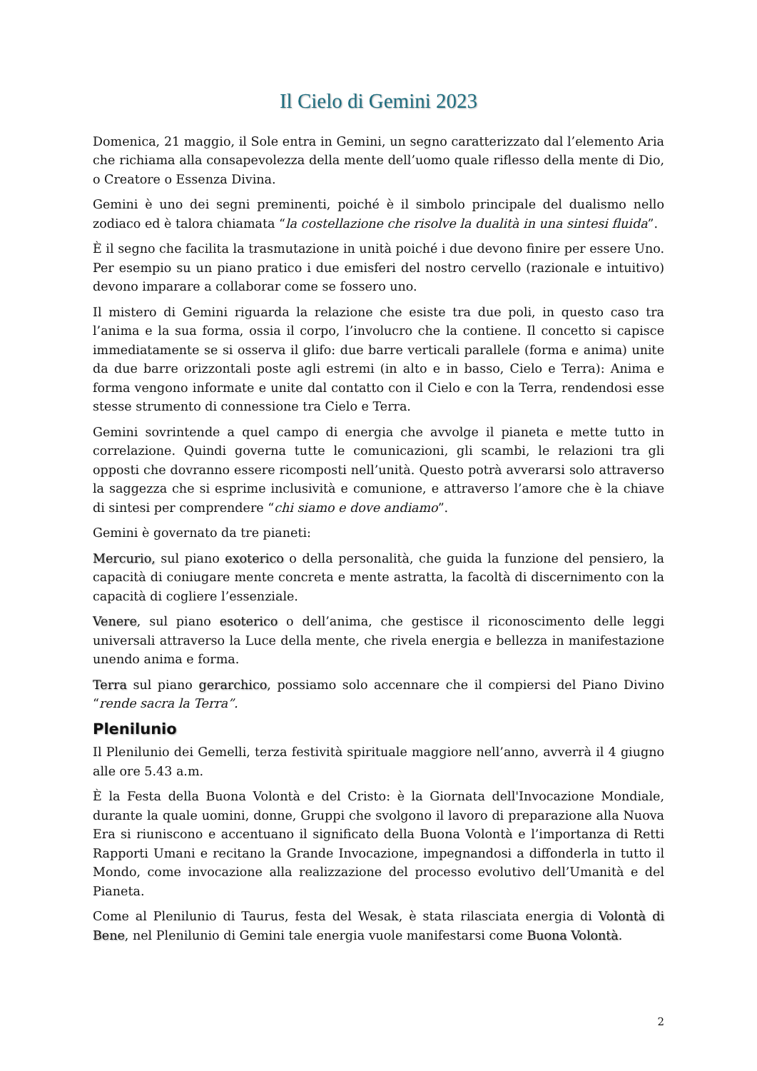Il Cielo di Gemini 2023
Domenica, 21 maggio, il Sole entra in Gemini, un segno caratterizzato dal l’elemento Aria che richiama alla consapevolezza della mente dell’uomo quale riflesso della mente di Dio, o Creatore o Essenza Divina.
Gemini è uno dei segni preminenti, poiché è il simbolo principale del dualismo nello zodiaco ed è talora chiamata “la costellazione che risolve la dualità in una sintesi fluida”.
È il segno che facilita la trasmutazione in unità poiché i due devono finire per essere Uno. Per esempio su un piano pratico i due emisferi del nostro cervello (razionale e intuitivo) devono imparare a collaborar come se fossero uno.
Il mistero di Gemini riguarda la relazione che esiste tra due poli, in questo caso tra l’anima e la sua forma, ossia il corpo, l’involucro che la contiene. Il concetto si capisce immediatamente se si osserva il glifo: due barre verticali parallele (forma e anima) unite da due barre orizzontali poste agli estremi (in alto e in basso, Cielo e Terra): Anima e forma vengono informate e unite dal contatto con il Cielo e con la Terra, rendendosi esse stesse strumento di connessione tra Cielo e Terra.
Gemini sovrintende a quel campo di energia che avvolge il pianeta e mette tutto in correlazione. Quindi governa tutte le comunicazioni, gli scambi, le relazioni tra gli opposti che dovranno essere ricomposti nell’unità. Questo potrà avverarsi solo attraverso la saggezza che si esprime inclusività e comunione, e attraverso l’amore che è la chiave di sintesi per comprendere “chi siamo e dove andiamo”.
Gemini è governato da tre pianeti:
Mercurio, sul piano exoterico o della personalità, che guida la funzione del pensiero, la capacità di coniugare mente concreta e mente astratta, la facoltà di discernimento con la capacità di cogliere l’essenziale.
Venere, sul piano esoterico o dell’anima, che gestisce il riconoscimento delle leggi universali attraverso la Luce della mente, che rivela energia e bellezza in manifestazione unendo anima e forma.
Terra sul piano gerarchico, possiamo solo accennare che il compiersi del Piano Divino “rende sacra la Terra”.
Plenilunio
Il Plenilunio dei Gemelli, terza festività spirituale maggiore nell’anno, avverrà il 4 giugno alle ore 5.43 a.m.
È la Festa della Buona Volontà e del Cristo: è la Giornata dell'Invocazione Mondiale, durante la quale uomini, donne, Gruppi che svolgono il lavoro di preparazione alla Nuova Era si riuniscono e accentuano il significato della Buona Volontà e l’importanza di Retti Rapporti Umani e recitano la Grande Invocazione, impegnandosi a diffonderla in tutto il Mondo, come invocazione alla realizzazione del processo evolutivo dell’Umanità e del Pianeta.
Come al Plenilunio di Taurus, festa del Wesak, è stata rilasciata energia di Volontà di Bene, nel Plenilunio di Gemini tale energia vuole manifestarsi come Buona Volontà.
2